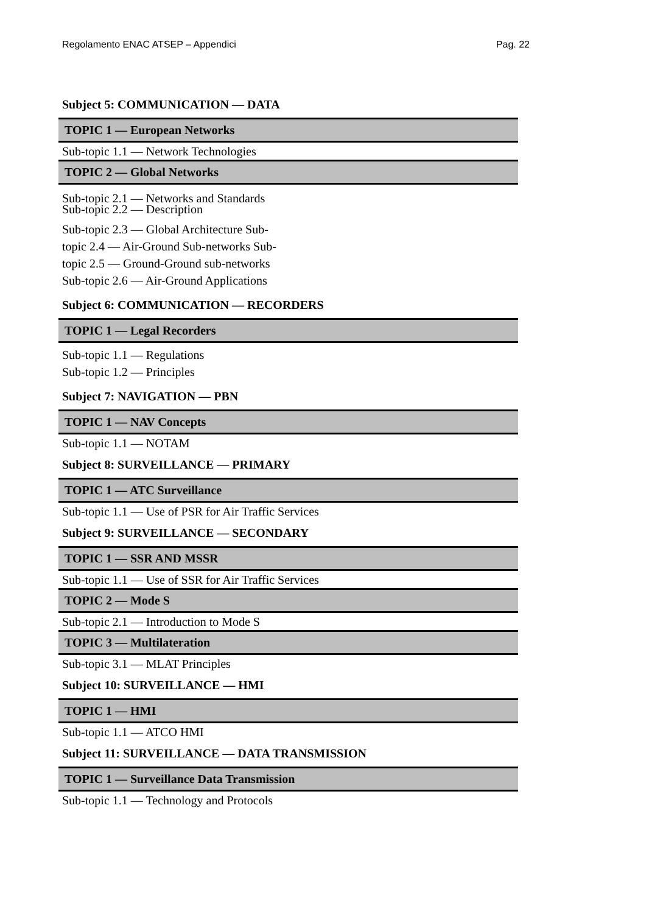Regolamento ENAC ATSEP – Appendici Pag. 22
Subject 5: COMMUNICATION — DATA
TOPIC 1 — European Networks
Sub-topic 1.1 — Network Technologies
TOPIC 2 — Global Networks
Sub-topic 2.1 — Networks and Standards
Sub-topic 2.2 — Description
Sub-topic 2.3 — Global Architecture Sub-
topic 2.4 — Air-Ground Sub-networks Sub-
topic 2.5 — Ground-Ground sub-networks
Sub-topic 2.6 — Air-Ground Applications
Subject 6: COMMUNICATION — RECORDERS
TOPIC 1 — Legal Recorders
Sub-topic 1.1 — Regulations
Sub-topic 1.2 — Principles
Subject 7: NAVIGATION — PBN
TOPIC 1 — NAV Concepts
Sub-topic 1.1 — NOTAM
Subject 8: SURVEILLANCE — PRIMARY
TOPIC 1 — ATC Surveillance
Sub-topic 1.1 — Use of PSR for Air Traffic Services
Subject 9: SURVEILLANCE — SECONDARY
TOPIC 1 — SSR AND MSSR
Sub-topic 1.1 — Use of SSR for Air Traffic Services
TOPIC 2 — Mode S
Sub-topic 2.1 — Introduction to Mode S
TOPIC 3 — Multilateration
Sub-topic 3.1 — MLAT Principles
Subject 10: SURVEILLANCE — HMI
TOPIC 1 — HMI
Sub-topic 1.1 — ATCO HMI
Subject 11: SURVEILLANCE — DATA TRANSMISSION
TOPIC 1 — Surveillance Data Transmission
Sub-topic 1.1 — Technology and Protocols